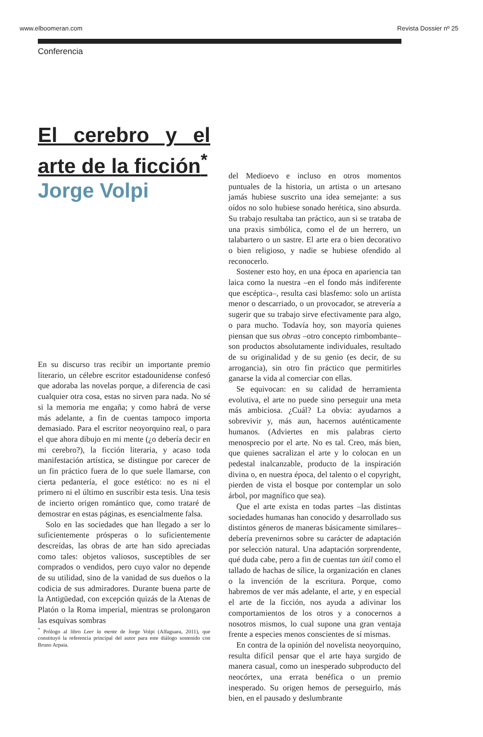www.elboomeran.com Revista Dossier nº 25
Conferencia
El cerebro y el arte de la ficción<sup>*</sup>
Jorge Volpi
En su discurso tras recibir un importante premio literario, un célebre escritor estadounidense confesó que adoraba las novelas porque, a diferencia de casi cualquier otra cosa, estas no sirven para nada. No sé si la memoria me engaña; y como habrá de verse más adelante, a fin de cuentas tampoco importa demasiado. Para el escritor neoyorquino real, o para el que ahora dibujo en mi mente (¿o debería decir en mi cerebro?), la ficción literaria, y acaso toda manifestación artística, se distingue por carecer de un fin práctico fuera de lo que suele llamarse, con cierta pedantería, el goce estético: no es ni el primero ni el último en suscribir esta tesis. Una tesis de incierto origen romántico que, como trataré de demostrar en estas páginas, es esencialmente falsa.
Solo en las sociedades que han llegado a ser lo suficientemente prósperas o lo suficientemente descreídas, las obras de arte han sido apreciadas como tales: objetos valiosos, susceptibles de ser comprados o vendidos, pero cuyo valor no depende de su utilidad, sino de la vanidad de sus dueños o la codicia de sus admiradores. Durante buena parte de la Antigüedad, con excepción quizás de la Atenas de Platón o la Roma imperial, mientras se prolongaron las esquivas sombras
<sup>*</sup> Prólogo al libro Leer la mente de Jorge Volpi (Alfaguara, 2011), que constituyó la referencia principal del autor para este diálogo sostenido con Bruno Arpaia.
del Medioevo e incluso en otros momentos puntuales de la historia, un artista o un artesano jamás hubiese suscrito una idea semejante: a sus oídos no solo hubiese sonado herética, sino absurda. Su trabajo resultaba tan práctico, aun si se trataba de una praxis simbólica, como el de un herrero, un talabartero o un sastre. El arte era o bien decorativo o bien religioso, y nadie se hubiese ofendido al reconocerlo.
Sostener esto hoy, en una época en apariencia tan laica como la nuestra –en el fondo más indiferente que escéptica–, resulta casi blasfemo: solo un artista menor o descarriado, o un provocador, se atrevería a sugerir que su trabajo sirve efectivamente para algo, o para mucho. Todavía hoy, son mayoría quienes piensan que sus obras –otro concepto rimbombante– son productos absolutamente individuales, resultado de su originalidad y de su genio (es decir, de su arrogancia), sin otro fin práctico que permitirles ganarse la vida al comerciar con ellas.
Se equivocan: en su calidad de herramienta evolutiva, el arte no puede sino perseguir una meta más ambiciosa. ¿Cuál? La obvia: ayudarnos a sobrevivir y, más aun, hacernos auténticamente humanos. (Adviertes en mis palabras cierto menosprecio por el arte. No es tal. Creo, más bien, que quienes sacralizan el arte y lo colocan en un pedestal inalcanzable, producto de la inspiración divina o, en nuestra época, del talento o el copyright, pierden de vista el bosque por contemplar un solo árbol, por magnífico que sea).
Que el arte exista en todas partes –las distintas sociedades humanas han conocido y desarrollado sus distintos géneros de maneras básicamente similares– debería prevenirnos sobre su carácter de adaptación por selección natural. Una adaptación sorprendente, qué duda cabe, pero a fin de cuentas tan útil como el tallado de hachas de sílice, la organización en clanes o la invención de la escritura. Porque, como habremos de ver más adelante, el arte, y en especial el arte de la ficción, nos ayuda a adivinar los comportamientos de los otros y a conocernos a nosotros mismos, lo cual supone una gran ventaja frente a especies menos conscientes de sí mismas.
En contra de la opinión del novelista neoyorquino, resulta difícil pensar que el arte haya surgido de manera casual, como un inesperado subproducto del neocórtex, una errata benéfica o un premio inesperado. Su origen hemos de perseguirlo, más bien, en el pausado y deslumbrante